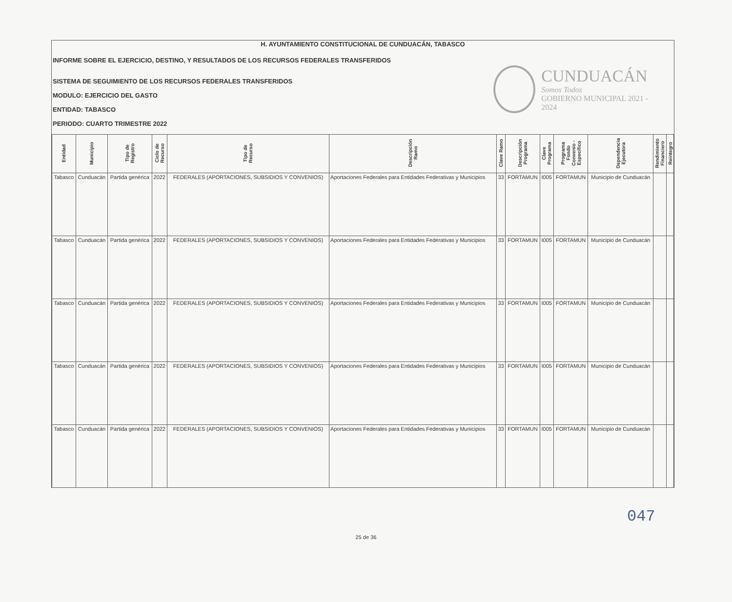H. AYUNTAMIENTO CONSTITUCIONAL DE CUNDUACÁN, TABASCO
INFORME SOBRE EL EJERCICIO, DESTINO, Y RESULTADOS DE LOS RECURSOS FEDERALES TRANSFERIDOS
SISTEMA DE SEGUIMIENTO DE LOS RECURSOS FEDERALES TRANSFERIDOS
MODULO: EJERCICIO DEL GASTO
ENTIDAD: TABASCO
PERIODO: CUARTO TRIMESTRE 2022
CUNDUACÁN
Somos Todos
GOBIERNO MUNICIPAL 2021 - 2024
| Entidad | Municipio | Tipo de Registro | Ciclo de Recurso | Tipo de Recurso | Descripción Ramo | Clave Ramo | Descripción Programa | Clave Programa | Programa Fondo Convenio - Específico | Dependencia Ejecutora | Rendimiento Financiero | Reintegro |
| --- | --- | --- | --- | --- | --- | --- | --- | --- | --- | --- | --- | --- |
| Tabasco | Cunduacán | Partida genérica | 2022 | FEDERALES (APORTACIONES, SUBSIDIOS Y CONVENIOS) | Aportaciones Federales para Entidades Federativas y Municipios | 33 | FORTAMUN | I005 | FORTAMUN | Municipio de Cunduacán | | |
| Tabasco | Cunduacán | Partida genérica | 2022 | FEDERALES (APORTACIONES, SUBSIDIOS Y CONVENIOS) | Aportaciones Federales para Entidades Federativas y Municipios | 33 | FORTAMUN | I005 | FORTAMUN | Municipio de Cunduacán | | |
| Tabasco | Cunduacán | Partida genérica | 2022 | FEDERALES (APORTACIONES, SUBSIDIOS Y CONVENIOS) | Aportaciones Federales para Entidades Federativas y Municipios | 33 | FORTAMUN | I005 | FORTAMUN | Municipio de Cunduacán | | |
| Tabasco | Cunduacán | Partida genérica | 2022 | FEDERALES (APORTACIONES, SUBSIDIOS Y CONVENIOS) | Aportaciones Federales para Entidades Federativas y Municipios | 33 | FORTAMUN | I005 | FORTAMUN | Municipio de Cunduacán | | |
| Tabasco | Cunduacán | Partida genérica | 2022 | FEDERALES (APORTACIONES, SUBSIDIOS Y CONVENIOS) | Aportaciones Federales para Entidades Federativas y Municipios | 33 | FORTAMUN | I005 | FORTAMUN | Municipio de Cunduacán | | |
047
25 de 36